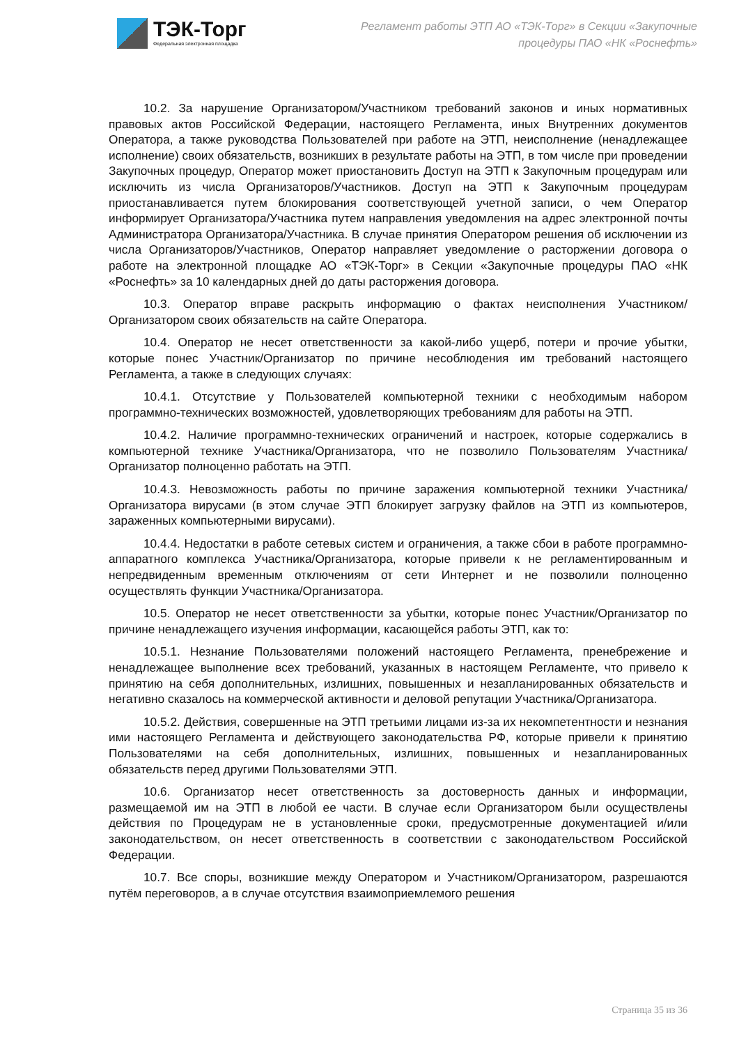ТЭК-Торг
Федеральная электронная площадка
Регламент работы ЭТП АО «ТЭК-Торг» в Секции «Закупочные
процедуры ПАО «НК «Роснефть»
10.2. За нарушение Организатором/Участником требований законов и иных нормативных правовых актов Российской Федерации, настоящего Регламента, иных Внутренних документов Оператора, а также руководства Пользователей при работе на ЭТП, неисполнение (ненадлежащее исполнение) своих обязательств, возникших в результате работы на ЭТП, в том числе при проведении Закупочных процедур, Оператор может приостановить Доступ на ЭТП к Закупочным процедурам или исключить из числа Организаторов/Участников. Доступ на ЭТП к Закупочным процедурам приостанавливается путем блокирования соответствующей учетной записи, о чем Оператор информирует Организатора/Участника путем направления уведомления на адрес электронной почты Администратора Организатора/Участника. В случае принятия Оператором решения об исключении из числа Организаторов/Участников, Оператор направляет уведомление о расторжении договора о работе на электронной площадке АО «ТЭК-Торг» в Секции «Закупочные процедуры ПАО «НК «Роснефть» за 10 календарных дней до даты расторжения договора.
10.3. Оператор вправе раскрыть информацию о фактах неисполнения Участником/Организатором своих обязательств на сайте Оператора.
10.4. Оператор не несет ответственности за какой-либо ущерб, потери и прочие убытки, которые понес Участник/Организатор по причине несоблюдения им требований настоящего Регламента, а также в следующих случаях:
10.4.1. Отсутствие у Пользователей компьютерной техники с необходимым набором программно-технических возможностей, удовлетворяющих требованиям для работы на ЭТП.
10.4.2. Наличие программно-технических ограничений и настроек, которые содержались в компьютерной технике Участника/Организатора, что не позволило Пользователям Участника/Организатор полноценно работать на ЭТП.
10.4.3. Невозможность работы по причине заражения компьютерной техники Участника/Организатора вирусами (в этом случае ЭТП блокирует загрузку файлов на ЭТП из компьютеров, зараженных компьютерными вирусами).
10.4.4. Недостатки в работе сетевых систем и ограничения, а также сбои в работе программно-аппаратного комплекса Участника/Организатора, которые привели к не регламентированным и непредвиденным временным отключениям от сети Интернет и не позволили полноценно осуществлять функции Участника/Организатора.
10.5. Оператор не несет ответственности за убытки, которые понес Участник/Организатор по причине ненадлежащего изучения информации, касающейся работы ЭТП, как то:
10.5.1. Незнание Пользователями положений настоящего Регламента, пренебрежение и ненадлежащее выполнение всех требований, указанных в настоящем Регламенте, что привело к принятию на себя дополнительных, излишних, повышенных и незапланированных обязательств и негативно сказалось на коммерческой активности и деловой репутации Участника/Организатора.
10.5.2. Действия, совершенные на ЭТП третьими лицами из-за их некомпетентности и незнания ими настоящего Регламента и действующего законодательства РФ, которые привели к принятию Пользователями на себя дополнительных, излишних, повышенных и незапланированных обязательств перед другими Пользователями ЭТП.
10.6. Организатор несет ответственность за достоверность данных и информации, размещаемой им на ЭТП в любой ее части. В случае если Организатором были осуществлены действия по Процедурам не в установленные сроки, предусмотренные документацией и/или законодательством, он несет ответственность в соответствии с законодательством Российской Федерации.
10.7. Все споры, возникшие между Оператором и Участником/Организатором, разрешаются путём переговоров, а в случае отсутствия взаимоприемлемого решения
Страница 35 из 36